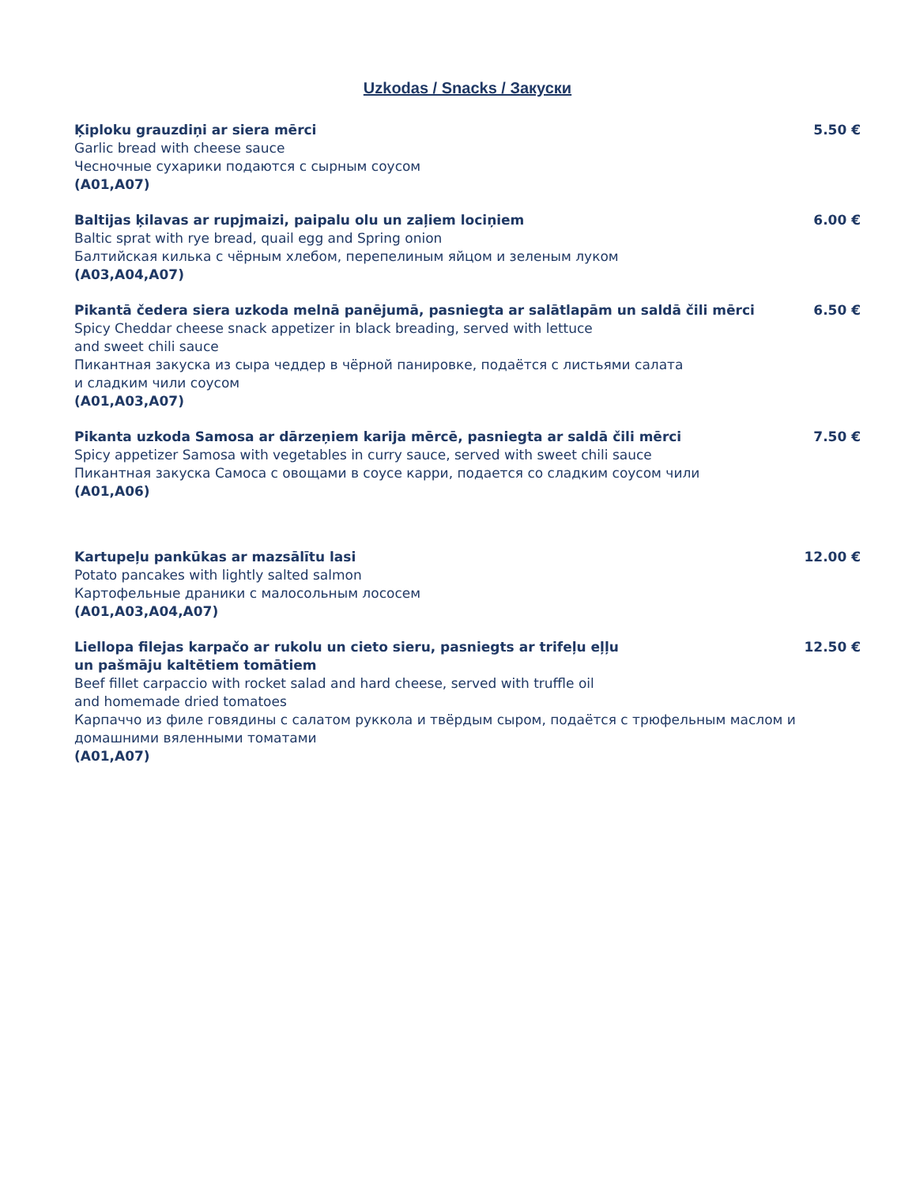Uzkodas / Snacks / Закуски
Ķiploku grauzdiņi ar siera mērci
Garlic bread with cheese sauce
Чесночные сухарики подаются с сырным соусом
(A01,A07)
5.50 €
Baltijas ķilavas ar rupjmaizi, paipalu olu un zaļiem lociņiem
Baltic sprat with rye bread, quail egg and Spring onion
Балтийская килька с чёрным хлебом, перепелиным яйцом и зеленым луком
(A03,A04,A07)
6.00 €
Pikantā čedera siera uzkoda melnā panējumā, pasniegta ar salātlapām un saldā čili mērci
Spicy Cheddar cheese snack appetizer in black breading, served with lettuce
and sweet chili sauce
Пикантная закуска из сыра чеддер в чёрной панировке, подаётся с листьями салата
и сладким чили соусом
(A01,A03,A07)
6.50 €
Pikanta uzkoda Samosa ar dārzeņiem karija mērcē, pasniegta ar saldā čili mērci
Spicy appetizer Samosa with vegetables in curry sauce, served with sweet chili sauce
Пикантная закуска Самоса с овощами в соусе карри, подается со сладким соусом чили
(A01,A06)
7.50 €
Kartupeļu pankūkas ar mazsālītu lasi
Potato pancakes with lightly salted salmon
Картофельные драники с малосольным лососем
(A01,A03,A04,A07)
12.00 €
Liellopa filejas karpačo ar rukolu un cieto sieru, pasniegts ar trifeļu eļļu
un pašmāju kaltētiem tomātiem
Beef fillet carpaccio with rocket salad and hard cheese, served with truffle oil
and homemade dried tomatoes
Карпаччо из филе говядины с салатом руккола и твёрдым сыром, подаётся с трюфельным маслом и домашними вяленными томатами
(A01,A07)
12.50 €